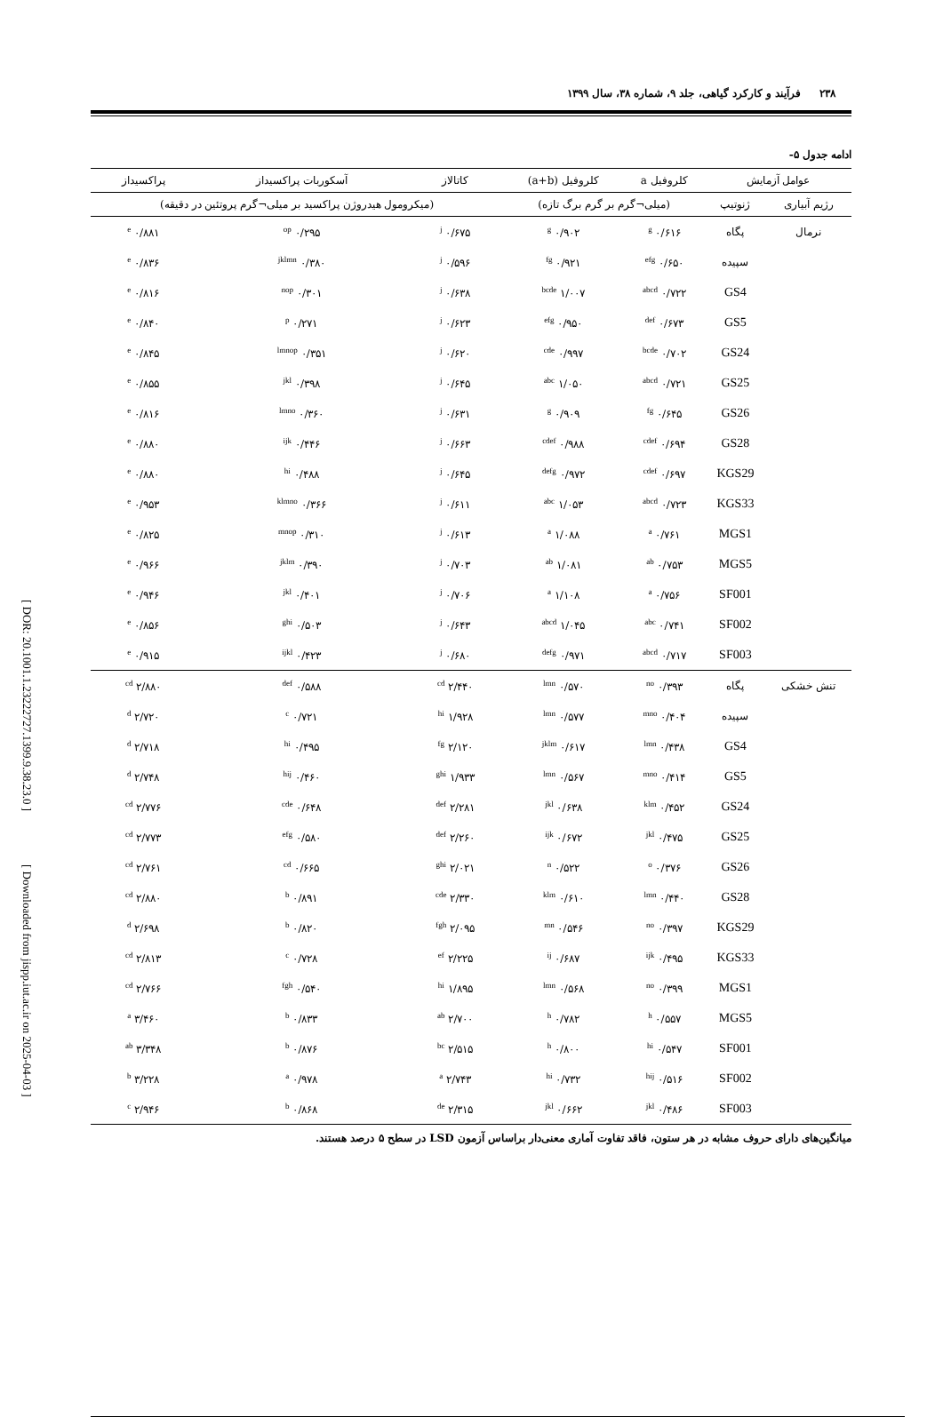[ DOR: 20.1001.1.23222727.1399.9.38.23.0 ]
[ Downloaded from jispp.iut.ac.ir on 2025-04-03 ]
۲۳۸ فرآیند و کارکرد گیاهی، جلد ۹، شماره ۳۸، سال ۱۳۹۹
ادامه جدول ۵-
| عوامل آزمایش | | کلروفیل a | کلروفیل (a+b) | کاتالاز | آسکوربات پراکسیداز | پراکسیداز |
| --- | --- | --- | --- | --- | --- | --- |
| رژیم آبیاری | ژنوتیپ | (میلی¬گرم بر گرم برگ تازه) | | (میکرومول هیدروژن پراکسید بر میلی¬گرم پروتئین در دقیقه) | | |
| نرمال | پگاه | ۰/۶۱۶ <sup>g</sup> | ۰/۹۰۲ <sup>g</sup> | ۰/۶۷۵ <sup>j</sup> | ۰/۲۹۵ <sup>op</sup> | ۰/۸۸۱ <sup>e</sup> |
| | سپیده | ۰/۶۵۰ <sup>efg</sup> | ۰/۹۲۱ <sup>fg</sup> | ۰/۵۹۶ <sup>j</sup> | ۰/۳۸۰ <sup>jklmn</sup> | ۰/۸۳۶ <sup>e</sup> |
| | GS4 | ۰/۷۲۲ <sup>abcd</sup> | ۱/۰۰۷ <sup>bcde</sup> | ۰/۶۳۸ <sup>j</sup> | ۰/۳۰۱ <sup>nop</sup> | ۰/۸۱۶ <sup>e</sup> |
| | GS5 | ۰/۶۷۳ <sup>def</sup> | ۰/۹۵۰ <sup>efg</sup> | ۰/۶۲۳ <sup>j</sup> | ۰/۲۷۱ <sup>p</sup> | ۰/۸۴۰ <sup>e</sup> |
| | GS24 | ۰/۷۰۲ <sup>bcde</sup> | ۰/۹۹۷ <sup>cde</sup> | ۰/۶۲۰ <sup>j</sup> | ۰/۳۵۱ <sup>lmnop</sup> | ۰/۸۴۵ <sup>e</sup> |
| | GS25 | ۰/۷۲۱ <sup>abcd</sup> | ۱/۰۵۰ <sup>abc</sup> | ۰/۶۴۵ <sup>j</sup> | ۰/۳۹۸ <sup>jkl</sup> | ۰/۸۵۵ <sup>e</sup> |
| | GS26 | ۰/۶۴۵ <sup>fg</sup> | ۰/۹۰۹ <sup>g</sup> | ۰/۶۳۱ <sup>j</sup> | ۰/۳۶۰ <sup>lmno</sup> | ۰/۸۱۶ <sup>e</sup> |
| | GS28 | ۰/۶۹۴ <sup>cdef</sup> | ۰/۹۸۸ <sup>cdef</sup> | ۰/۶۶۳ <sup>j</sup> | ۰/۴۴۶ <sup>ijk</sup> | ۰/۸۸۰ <sup>e</sup> |
| | KGS29 | ۰/۶۹۷ <sup>cdef</sup> | ۰/۹۷۲ <sup>defg</sup> | ۰/۶۴۵ <sup>j</sup> | ۰/۴۸۸ <sup>hi</sup> | ۰/۸۸۰ <sup>e</sup> |
| | KGS33 | ۰/۷۲۳ <sup>abcd</sup> | ۱/۰۵۳ <sup>abc</sup> | ۰/۶۱۱ <sup>j</sup> | ۰/۳۶۶ <sup>klmno</sup> | ۰/۹۵۳ <sup>e</sup> |
| | MGS1 | ۰/۷۶۱ <sup>a</sup> | ۱/۰۸۸ <sup>a</sup> | ۰/۶۱۳ <sup>j</sup> | ۰/۳۱۰ <sup>mnop</sup> | ۰/۸۲۵ <sup>e</sup> |
| | MGS5 | ۰/۷۵۳ <sup>ab</sup> | ۱/۰۸۱ <sup>ab</sup> | ۰/۷۰۳ <sup>j</sup> | ۰/۳۹۰ <sup>jklm</sup> | ۰/۹۶۶ <sup>e</sup> |
| | SF001 | ۰/۷۵۶ <sup>a</sup> | ۱/۱۰۸ <sup>a</sup> | ۰/۷۰۶ <sup>j</sup> | ۰/۴۰۱ <sup>jkl</sup> | ۰/۹۴۶ <sup>e</sup> |
| | SF002 | ۰/۷۴۱ <sup>abc</sup> | ۱/۰۴۵ <sup>abcd</sup> | ۰/۶۴۳ <sup>j</sup> | ۰/۵۰۳ <sup>ghi</sup> | ۰/۸۵۶ <sup>e</sup> |
| | SF003 | ۰/۷۱۷ <sup>abcd</sup> | ۰/۹۷۱ <sup>defg</sup> | ۰/۶۸۰ <sup>j</sup> | ۰/۴۲۳ <sup>ijkl</sup> | ۰/۹۱۵ <sup>e</sup> |
| تنش خشکی | پگاه | ۰/۳۹۳ <sup>no</sup> | ۰/۵۷۰ <sup>lmn</sup> | ۲/۴۴۰ <sup>cd</sup> | ۰/۵۸۸ <sup>def</sup> | ۲/۸۸۰ <sup>cd</sup> |
| | سپیده | ۰/۴۰۴ <sup>mno</sup> | ۰/۵۷۷ <sup>lmn</sup> | ۱/۹۲۸ <sup>hi</sup> | ۰/۷۲۱ <sup>c</sup> | ۲/۷۲۰ <sup>d</sup> |
| | GS4 | ۰/۴۳۸ <sup>lmn</sup> | ۰/۶۱۷ <sup>jklm</sup> | ۲/۱۲۰ <sup>fg</sup> | ۰/۴۹۵ <sup>hi</sup> | ۲/۷۱۸ <sup>d</sup> |
| | GS5 | ۰/۴۱۴ <sup>mno</sup> | ۰/۵۶۷ <sup>lmn</sup> | ۱/۹۳۳ <sup>ghi</sup> | ۰/۴۶۰ <sup>hij</sup> | ۲/۷۴۸ <sup>d</sup> |
| | GS24 | ۰/۴۵۲ <sup>klm</sup> | ۰/۶۳۸ <sup>jkl</sup> | ۲/۲۸۱ <sup>def</sup> | ۰/۶۴۸ <sup>cde</sup> | ۲/۷۷۶ <sup>cd</sup> |
| | GS25 | ۰/۴۷۵ <sup>jkl</sup> | ۰/۶۷۲ <sup>ijk</sup> | ۲/۲۶۰ <sup>def</sup> | ۰/۵۸۰ <sup>efg</sup> | ۲/۷۷۳ <sup>cd</sup> |
| | GS26 | ۰/۳۷۶ <sup>o</sup> | ۰/۵۲۲ <sup>n</sup> | ۲/۰۲۱ <sup>ghi</sup> | ۰/۶۶۵ <sup>cd</sup> | ۲/۷۶۱ <sup>cd</sup> |
| | GS28 | ۰/۴۴۰ <sup>lmn</sup> | ۰/۶۱۰ <sup>klm</sup> | ۲/۳۳۰ <sup>cde</sup> | ۰/۸۹۱ <sup>b</sup> | ۲/۸۸۰ <sup>cd</sup> |
| | KGS29 | ۰/۳۹۷ <sup>no</sup> | ۰/۵۴۶ <sup>mn</sup> | ۲/۰۹۵ <sup>fgh</sup> | ۰/۸۲۰ <sup>b</sup> | ۲/۶۹۸ <sup>d</sup> |
| | KGS33 | ۰/۴۹۵ <sup>ijk</sup> | ۰/۶۸۷ <sup>ij</sup> | ۲/۲۲۵ <sup>ef</sup> | ۰/۷۲۸ <sup>c</sup> | ۲/۸۱۳ <sup>cd</sup> |
| | MGS1 | ۰/۳۹۹ <sup>no</sup> | ۰/۵۶۸ <sup>lmn</sup> | ۱/۸۹۵ <sup>hi</sup> | ۰/۵۴۰ <sup>fgh</sup> | ۲/۷۶۶ <sup>cd</sup> |
| | MGS5 | ۰/۵۵۷ <sup>h</sup> | ۰/۷۸۲ <sup>h</sup> | ۲/۷۰۰ <sup>ab</sup> | ۰/۸۳۳ <sup>b</sup> | ۳/۴۶۰ <sup>a</sup> |
| | SF001 | ۰/۵۴۷ <sup>hi</sup> | ۰/۸۰۰ <sup>h</sup> | ۲/۵۱۵ <sup>bc</sup> | ۰/۸۷۶ <sup>b</sup> | ۳/۳۴۸ <sup>ab</sup> |
| | SF002 | ۰/۵۱۶ <sup>hij</sup> | ۰/۷۳۲ <sup>hi</sup> | ۲/۷۴۳ <sup>a</sup> | ۰/۹۷۸ <sup>a</sup> | ۳/۲۲۸ <sup>b</sup> |
| | SF003 | ۰/۴۸۶ <sup>jkl</sup> | ۰/۶۶۲ <sup>jkl</sup> | ۲/۳۱۵ <sup>de</sup> | ۰/۸۶۸ <sup>b</sup> | ۲/۹۴۶ <sup>c</sup> |
میانگین‌های دارای حروف مشابه در هر ستون، فاقد تفاوت آماری معنی‌دار براساس آزمون LSD در سطح ۵ درصد هستند.